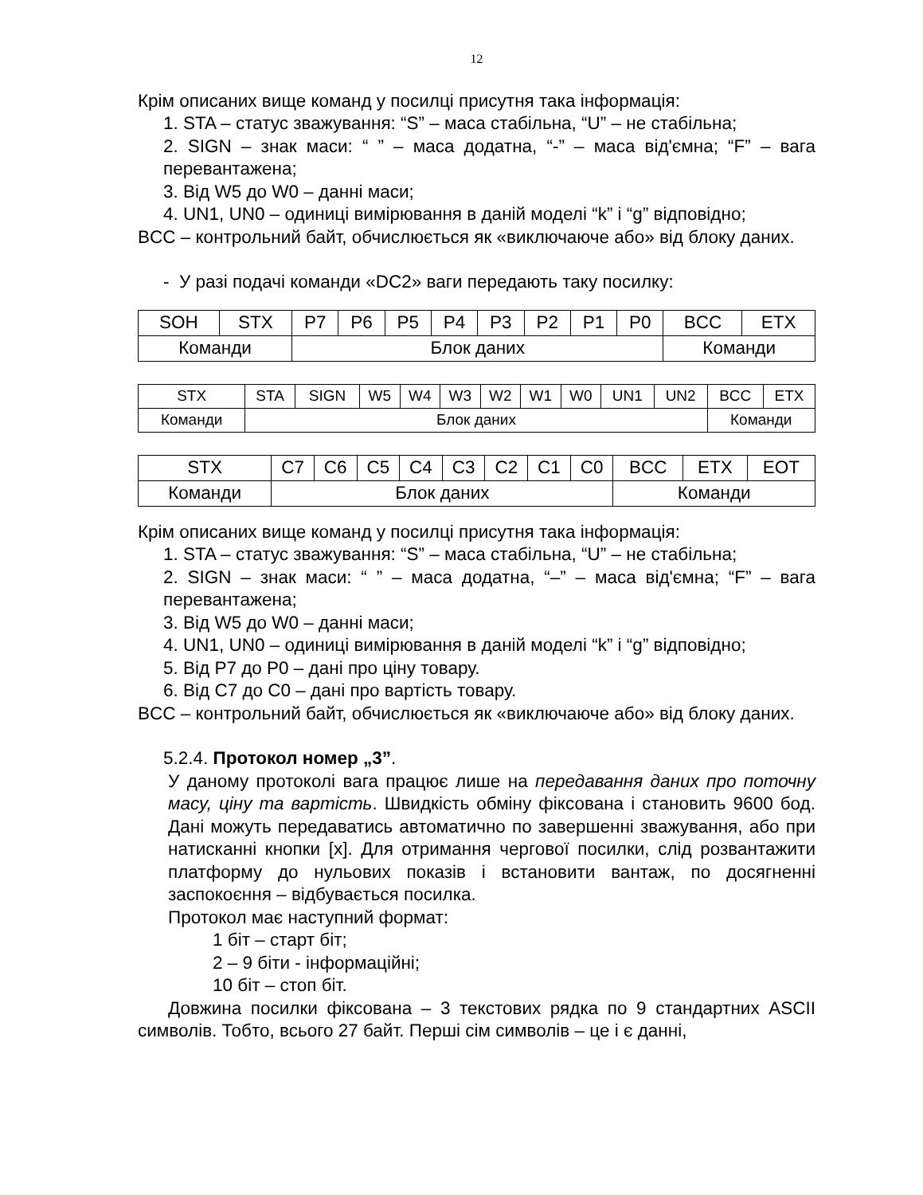12
Крім описаних вище команд у посилці присутня така інформація:
1. STA – статус зважування: “S” – маса стабільна, “U” – не стабільна;
2. SIGN – знак маси: “ ” – маса додатна, “-” – маса від'ємна; “F” – вага перевантажена;
3. Від W5 до W0 – данні маси;
4. UN1, UN0 – одиниці вимірювання в даній моделі “k” і “g” відповідно;
BCC – контрольний байт, обчислюється як «виключаюче або» від блоку даних.
- У разі подачі команди «DC2» ваги передають таку посилку:
| SOH | STX | P7 | P6 | P5 | P4 | P3 | P2 | P1 | P0 | BCC | ETX |
| Команди | | Блок даних | | | | | | | | Команди | |
| STX | STA | SIGN | W5 | W4 | W3 | W2 | W1 | W0 | UN1 | UN2 | BCC | ETX |
| Команди | Блок даних | | | | | | | | | | Команди | |
| STX | C7 | C6 | C5 | C4 | C3 | C2 | C1 | C0 | BCC | ETX | EOT |
| Команди | Блок даних | | | | | | | | Команди | | |
Крім описаних вище команд у посилці присутня така інформація:
1. STA – статус зважування: “S” – маса стабільна, “U” – не стабільна;
2. SIGN – знак маси: “ ” – маса додатна, “–” – маса від'ємна; “F” – вага перевантажена;
3. Від W5 до W0 – данні маси;
4. UN1, UN0 – одиниці вимірювання в даній моделі “k” і “g” відповідно;
5. Від P7 до P0 – дані про ціну товару.
6. Від C7 до C0 – дані про вартість товару.
BCC – контрольний байт, обчислюється як «виключаюче або» від блоку даних.
5.2.4. Протокол номер „3”.
У даному протоколі вага працює лише на передавання даних про поточну масу, ціну та вартість. Швидкість обміну фіксована і становить 9600 бод. Дані можуть передаватись автоматично по завершенні зважування, або при натисканні кнопки [x]. Для отримання чергової посилки, слід розвантажити платформу до нульових показів і встановити вантаж, по досягненні заспокоєння – відбувається посилка.
Протокол має наступний формат:
1 біт – старт біт;
2 – 9 біти - інформаційні;
10 біт – стоп біт.
Довжина посилки фіксована – 3 текстових рядка по 9 стандартних ASCII символів. Тобто, всього 27 байт. Перші сім символів – це і є данні,